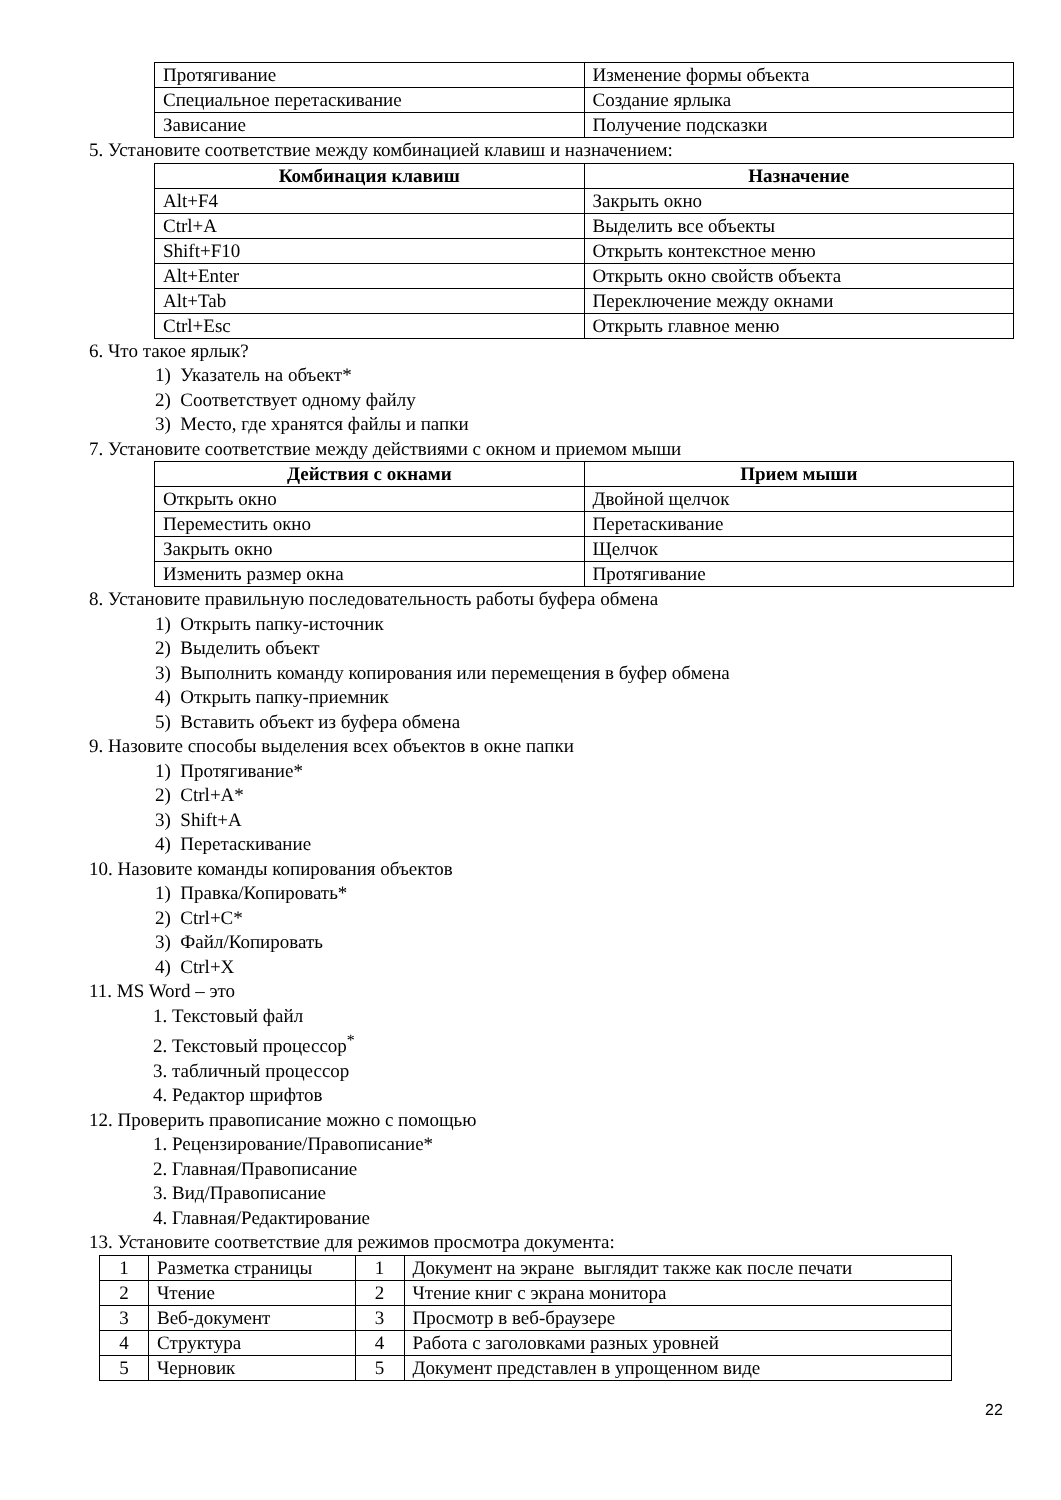| Протягивание | Изменение формы объекта |
| Специальное перетаскивание | Создание ярлыка |
| Зависание | Получение подсказки |
5. Установите соответствие между комбинацией клавиш и назначением:
| Комбинация клавиш | Назначение |
| --- | --- |
| Alt+F4 | Закрыть окно |
| Ctrl+A | Выделить все объекты |
| Shift+F10 | Открыть контекстное меню |
| Alt+Enter | Открыть окно свойств объекта |
| Alt+Tab | Переключение между окнами |
| Ctrl+Esc | Открыть главное меню |
6. Что такое ярлык?
1) Указатель на объект*
2) Соответствует одному файлу
3) Место, где хранятся файлы и папки
7. Установите соответствие между действиями с окном и приемом мыши
| Действия с окнами | Прием мыши |
| --- | --- |
| Открыть окно | Двойной щелчок |
| Переместить окно | Перетаскивание |
| Закрыть окно | Щелчок |
| Изменить размер окна | Протягивание |
8. Установите правильную последовательность работы буфера обмена
1) Открыть папку-источник
2) Выделить объект
3) Выполнить команду копирования или перемещения в буфер обмена
4) Открыть папку-приемник
5) Вставить объект из буфера обмена
9. Назовите способы выделения всех объектов в окне папки
1) Протягивание*
2) Ctrl+A*
3) Shift+A
4) Перетаскивание
10. Назовите команды копирования объектов
1) Правка/Копировать*
2) Ctrl+C*
3) Файл/Копировать
4) Ctrl+X
11. MS Word – это
1. Текстовый файл
2. Текстовый процессор<sup>*</sup>
3. табличный процессор
4. Редактор шрифтов
12. Проверить правописание можно с помощью
1. Рецензирование/Правописание*
2. Главная/Правописание
3. Вид/Правописание
4. Главная/Редактирование
13. Установите соответствие для режимов просмотра документа:
| 1 | Разметка страницы | 1 | Документ на экране выглядит также как после печати |
| 2 | Чтение | 2 | Чтение книг с экрана монитора |
| 3 | Веб-документ | 3 | Просмотр в веб-браузере |
| 4 | Структура | 4 | Работа с заголовками разных уровней |
| 5 | Черновик | 5 | Документ представлен в упрощенном виде |
22